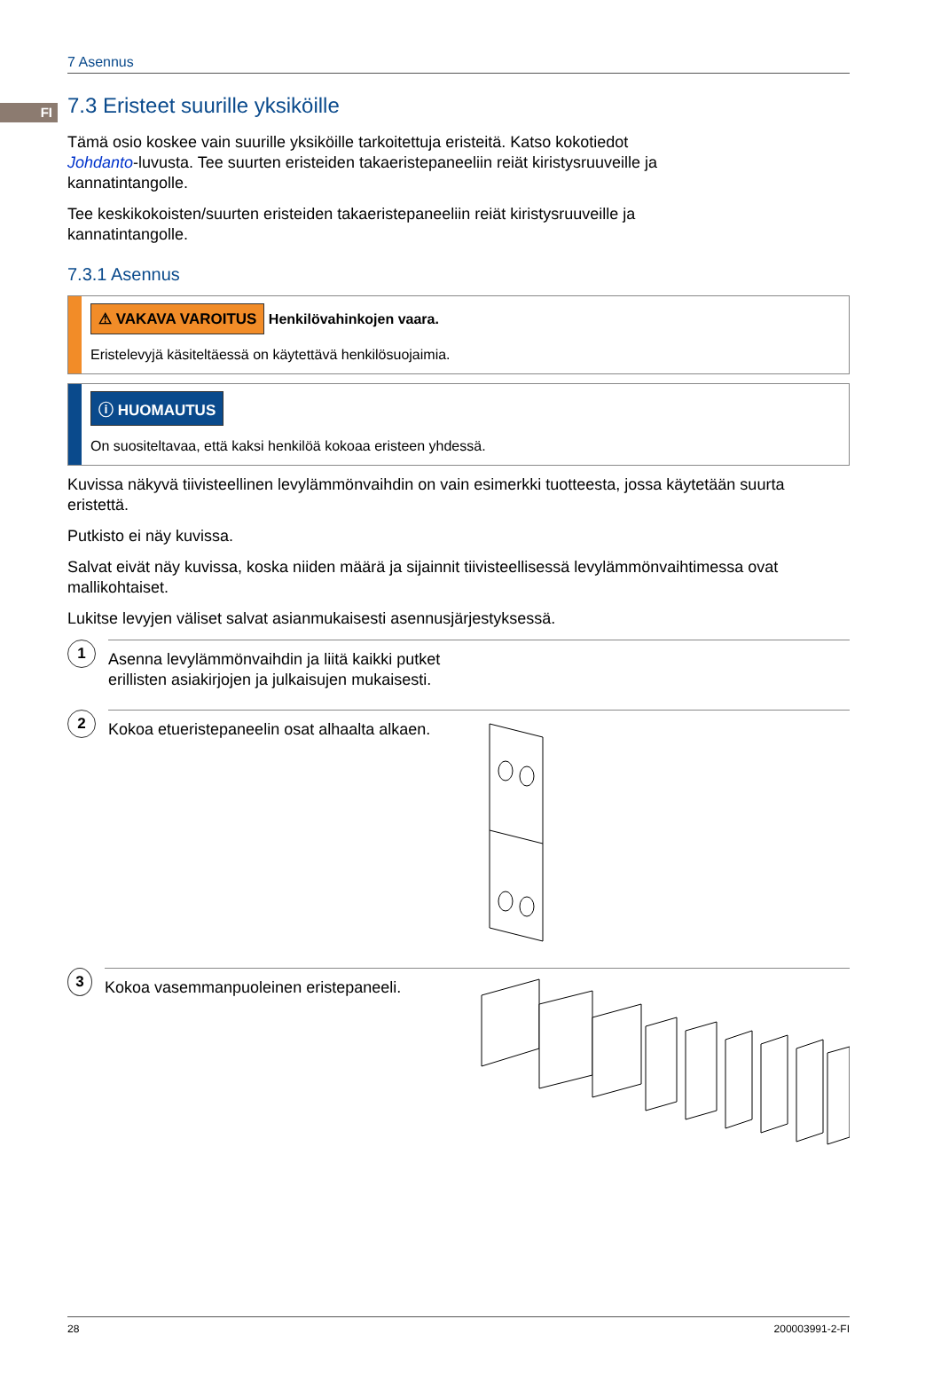FI
7 Asennus
7.3 Eristeet suurille yksiköille
Tämä osio koskee vain suurille yksiköille tarkoitettuja eristeitä. Katso kokotiedot Johdanto-luvusta. Tee suurten eristeiden takaeristepaneeliin reiät kiristysruuveille ja kannatintangolle.
Tee keskikokoisten/suurten eristeiden takaeristepaneeliin reiät kiristysruuveille ja kannatintangolle.
7.3.1 Asennus
⚠ VAKAVA VAROITUS Henkilövahinkojen vaara.
Eristelevyjä käsiteltäessä on käytettävä henkilösuojaimia.
ⓘ HUOMAUTUS
On suositeltavaa, että kaksi henkilöä kokoaa eristeen yhdessä.
Kuvissa näkyvä tiivisteellinen levylämmönvaihdin on vain esimerkki tuotteesta, jossa käytetään suurta eristettä.
Putkisto ei näy kuvissa.
Salvat eivät näy kuvissa, koska niiden määrä ja sijainnit tiivisteellisessä levylämmönvaihtimessa ovat mallikohtaiset.
Lukitse levyjen väliset salvat asianmukaisesti asennusjärjestyksessä.
1
Asenna levylämmönvaihdin ja liitä kaikki putket erillisten asiakirjojen ja julkaisujen mukaisesti.
2
Kokoa etueristepaneelin osat alhaalta alkaen.
3
Kokoa vasemmanpuoleinen eristepaneeli.
28 200003991-2-FI